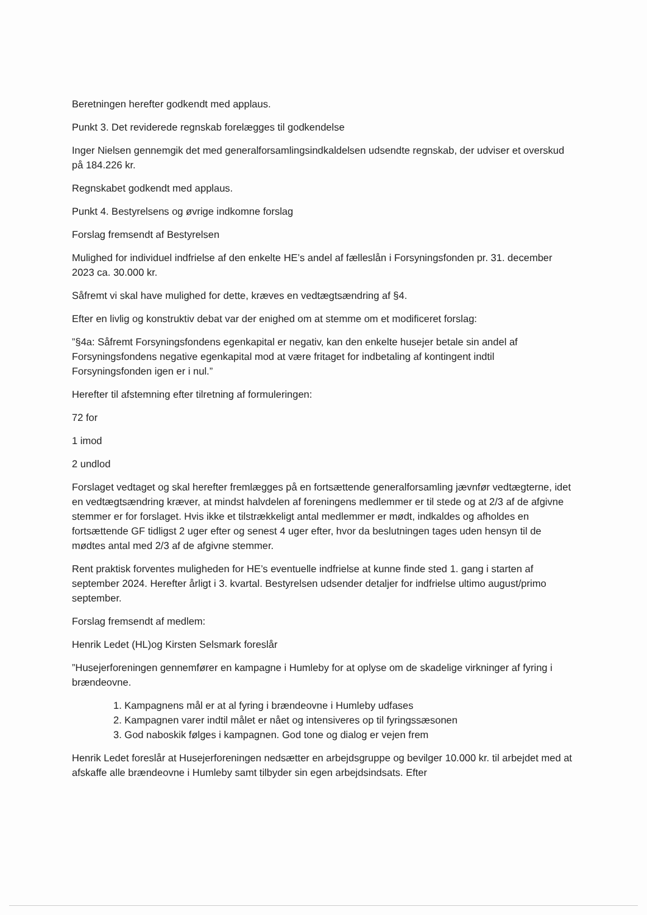Beretningen herefter godkendt med applaus.
Punkt 3. Det reviderede regnskab forelægges til godkendelse
Inger Nielsen gennemgik det med generalforsamlingsindkaldelsen udsendte regnskab, der udviser et overskud på 184.226 kr.
Regnskabet godkendt med applaus.
Punkt 4. Bestyrelsens og øvrige indkomne forslag
Forslag fremsendt af Bestyrelsen
Mulighed for individuel indfrielse af den enkelte HE’s andel af fælleslån i Forsyningsfonden pr. 31. december 2023 ca. 30.000 kr.
Såfremt vi skal have mulighed for dette, kræves en vedtægtsændring af §4.
Efter en livlig og konstruktiv debat var der enighed om at stemme om et modificeret forslag:
”§4a: Såfremt Forsyningsfondens egenkapital er negativ, kan den enkelte husejer betale sin andel af Forsyningsfondens negative egenkapital mod at være fritaget for indbetaling af kontingent indtil Forsyningsfonden igen er i nul.”
Herefter til afstemning efter tilretning af formuleringen:
72 for
1 imod
2 undlod
Forslaget vedtaget og skal herefter fremlægges på en fortsættende generalforsamling jævnfør vedtægterne, idet en vedtægtsændring kræver, at mindst halvdelen af foreningens medlemmer er til stede og at 2/3 af de afgivne stemmer er for forslaget. Hvis ikke et tilstrækkeligt antal medlemmer er mødt, indkaldes og afholdes en fortsættende GF tidligst 2 uger efter og senest 4 uger efter, hvor da beslutningen tages uden hensyn til de mødtes antal med 2/3 af de afgivne stemmer.
Rent praktisk forventes muligheden for HE’s eventuelle indfrielse at kunne finde sted 1. gang i starten af september 2024. Herefter årligt i 3. kvartal. Bestyrelsen udsender detaljer for indfrielse ultimo august/primo september.
Forslag fremsendt af medlem:
Henrik Ledet (HL)og Kirsten Selsmark foreslår
”Husejerforeningen gennemfører en kampagne i Humleby for at oplyse om de skadelige virkninger af fyring i brændeovne.
1. Kampagnens mål er at al fyring i brændeovne i Humleby udfases
2. Kampagnen varer indtil målet er nået og intensiveres op til fyringssæsonen
3. God naboskik følges i kampagnen. God tone og dialog er vejen frem
Henrik Ledet foreslår at Husejerforeningen nedsætter en arbejdsgruppe og bevilger 10.000 kr. til arbejdet med at afskaffe alle brændeovne i Humleby samt tilbyder sin egen arbejdsindsats. Efter